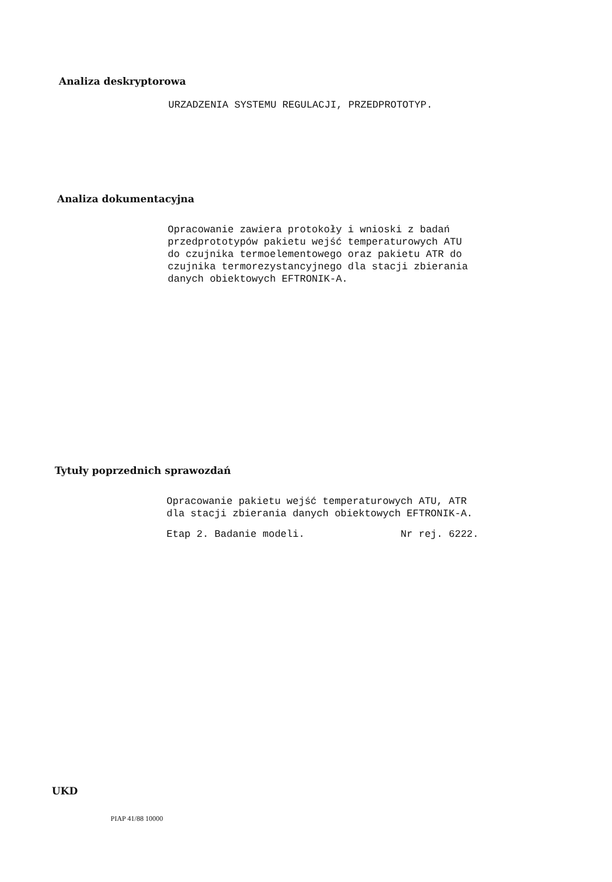Analiza deskryptorowa
URZADZENIA SYSTEMU REGULACJI, PRZEDPROTOTYP.
Analiza dokumentacyjna
Opracowanie zawiera protokoły i wnioski z badań przedprototypów pakietu wejść temperaturowych ATU do czujnika termoelementowego oraz pakietu ATR do czujnika termorezystancyjnego dla stacji zbierania danych obiektowych EFTRONIK-A.
Tytuły poprzednich sprawozdań
Opracowanie pakietu wejść temperaturowych ATU, ATR dla stacji zbierania danych obiektowych EFTRONIK-A.
Etap 2. Badanie modeli. Nr rej. 6222.
UKD
PIAP 41/88 10000